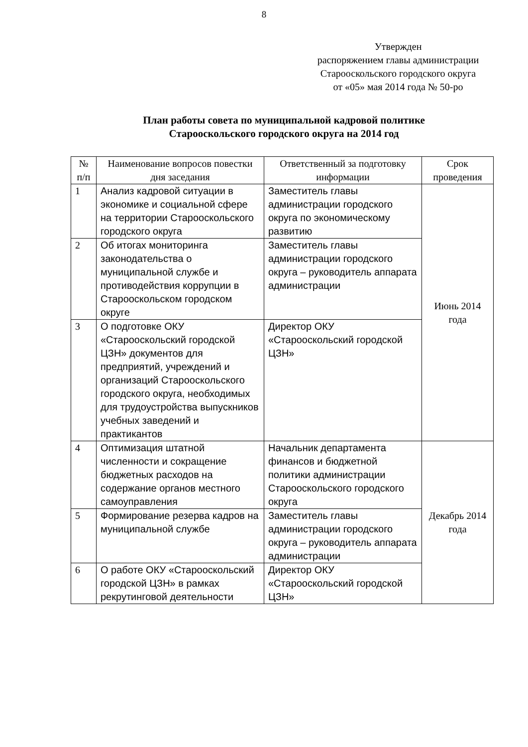8
Утвержден
распоряжением главы администрации
Старооскольского городского округа
от «05» мая 2014 года № 50-ро
План работы совета по муниципальной кадровой политике
Старооскольского городского округа на 2014 год
| № п/п | Наименование вопросов повестки дня заседания | Ответственный за подготовку информации | Срок проведения |
| --- | --- | --- | --- |
| 1 | Анализ кадровой ситуации в экономике и социальной сфере на территории Старооскольского городского округа | Заместитель главы администрации городского округа по экономическому развитию | Июнь 2014 года |
| 2 | Об итогах мониторинга законодательства о муниципальной службе и противодействия коррупции в Старооскольском городском округе | Заместитель главы администрации городского округа – руководитель аппарата администрации | |
| 3 | О подготовке ОКУ «Старооскольский городской ЦЗН» документов для предприятий, учреждений и организаций Старооскольского городского округа, необходимых для трудоустройства выпускников учебных заведений и практикантов | Директор ОКУ «Старооскольский городской ЦЗН» | |
| 4 | Оптимизация штатной численности и сокращение бюджетных расходов на содержание органов местного самоуправления | Начальник департамента финансов и бюджетной политики администрации Старооскольского городского округа | Декабрь 2014 года |
| 5 | Формирование резерва кадров на муниципальной службе | Заместитель главы администрации городского округа – руководитель аппарата администрации | |
| 6 | О работе ОКУ «Старооскольский городской ЦЗН» в рамках рекрутинговой деятельности | Директор ОКУ «Старооскольский городской ЦЗН» | |